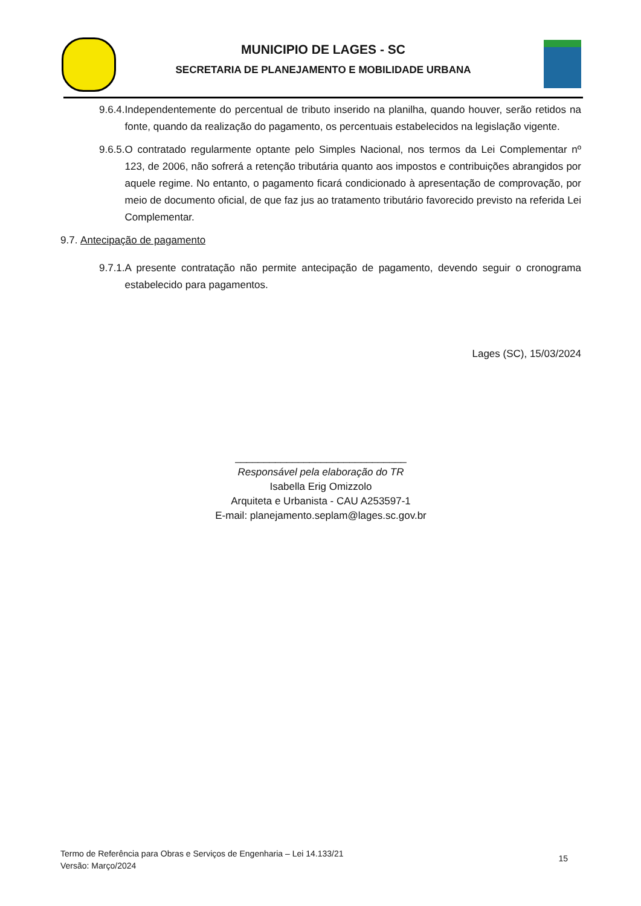MUNICIPIO DE LAGES - SC
SECRETARIA DE PLANEJAMENTO E MOBILIDADE URBANA
9.6.4. Independentemente do percentual de tributo inserido na planilha, quando houver, serão retidos na fonte, quando da realização do pagamento, os percentuais estabelecidos na legislação vigente.
9.6.5. O contratado regularmente optante pelo Simples Nacional, nos termos da Lei Complementar nº 123, de 2006, não sofrerá a retenção tributária quanto aos impostos e contribuições abrangidos por aquele regime. No entanto, o pagamento ficará condicionado à apresentação de comprovação, por meio de documento oficial, de que faz jus ao tratamento tributário favorecido previsto na referida Lei Complementar.
9.7. Antecipação de pagamento
9.7.1. A presente contratação não permite antecipação de pagamento, devendo seguir o cronograma estabelecido para pagamentos.
Lages (SC), 15/03/2024
______________________________
Responsável pela elaboração do TR
Isabella Erig Omizzolo
Arquiteta e Urbanista - CAU A253597-1
E-mail: planejamento.seplam@lages.sc.gov.br
Termo de Referência para Obras e Serviços de Engenharia – Lei 14.133/21
Versão: Março/2024
15